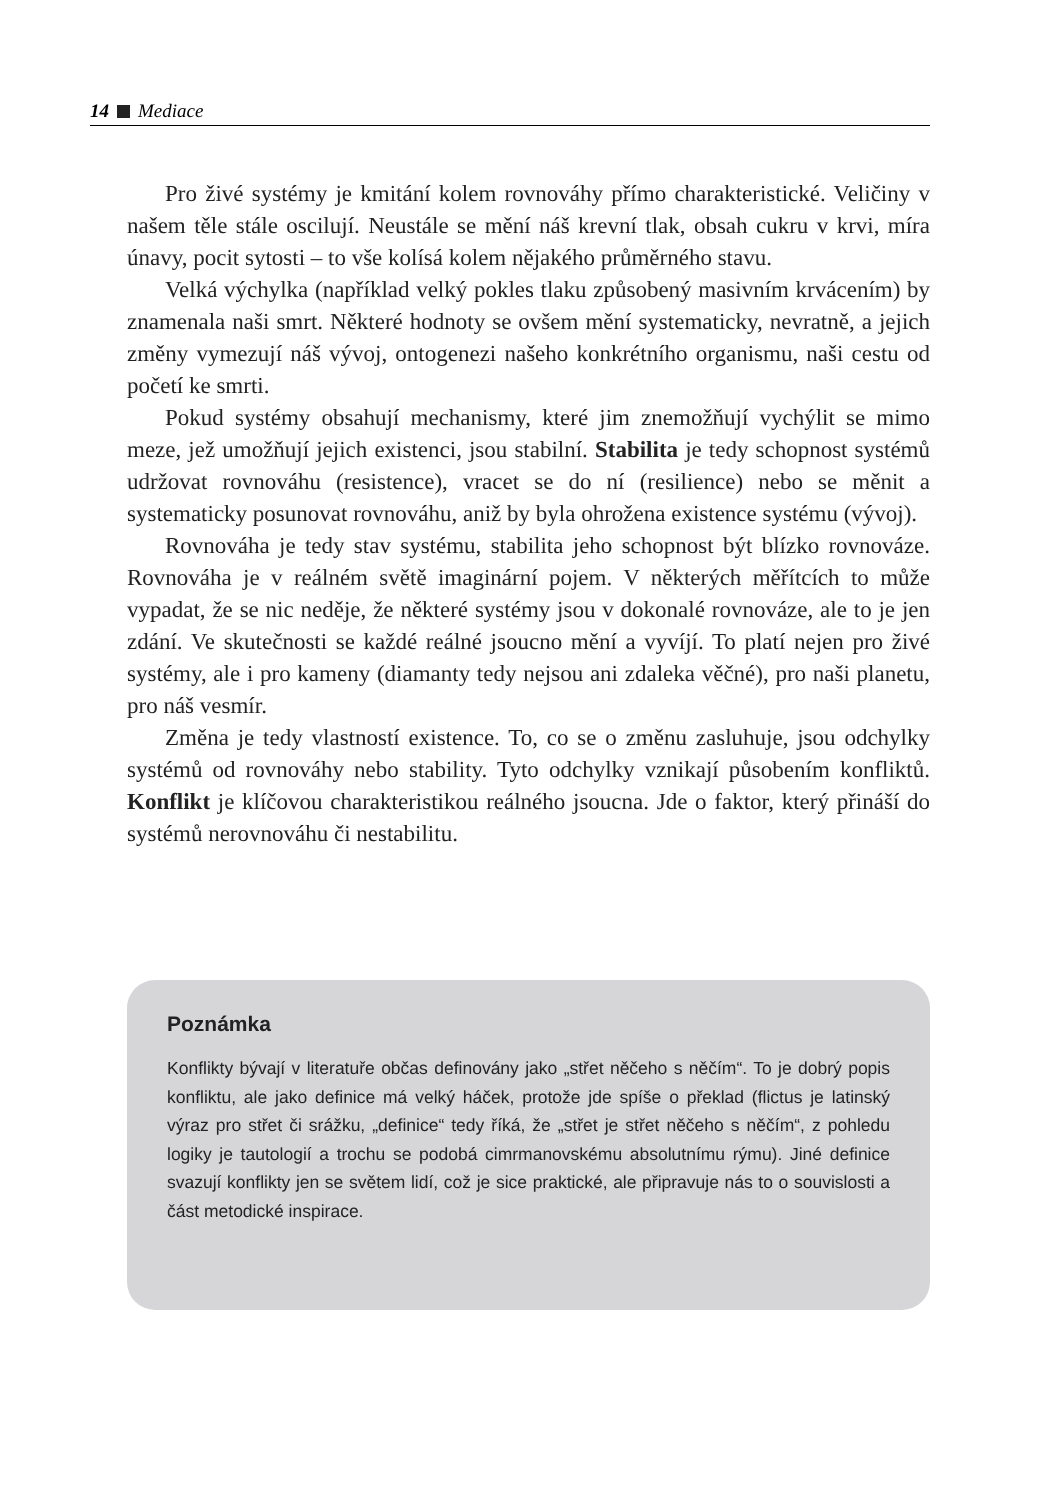14 Mediace
Pro živé systémy je kmitání kolem rovnováhy přímo charakteristické. Veličiny v našem těle stále oscilují. Neustále se mění náš krevní tlak, obsah cukru v krvi, míra únavy, pocit sytosti – to vše kolísá kolem nějakého průměrného stavu.
Velká výchylka (například velký pokles tlaku způsobený masivním krvácením) by znamenala naši smrt. Některé hodnoty se ovšem mění systematicky, nevratně, a jejich změny vymezují náš vývoj, ontogenezi našeho konkrétního organismu, naši cestu od početí ke smrti.
Pokud systémy obsahují mechanismy, které jim znemožňují vychýlit se mimo meze, jež umožňují jejich existenci, jsou stabilní. Stabilita je tedy schopnost systémů udržovat rovnováhu (resistence), vracet se do ní (resilience) nebo se měnit a systematicky posunovat rovnováhu, aniž by byla ohrožena existence systému (vývoj).
Rovnováha je tedy stav systému, stabilita jeho schopnost být blízko rovnováze. Rovnováha je v reálném světě imaginární pojem. V některých měřítcích to může vypadat, že se nic neděje, že některé systémy jsou v dokonalé rovnováze, ale to je jen zdání. Ve skutečnosti se každé reálné jsoucno mění a vyvíjí. To platí nejen pro živé systémy, ale i pro kameny (diamanty tedy nejsou ani zdaleka věčné), pro naši planetu, pro náš vesmír.
Změna je tedy vlastností existence. To, co se o změnu zasluhuje, jsou odchylky systémů od rovnováhy nebo stability. Tyto odchylky vznikají působením konfliktů. Konflikt je klíčovou charakteristikou reálného jsoucna. Jde o faktor, který přináší do systémů nerovnováhu či nestabilitu.
Poznámka
Konflikty bývají v literatuře občas definovány jako „střet něčeho s něčím“. To je dobrý popis konfliktu, ale jako definice má velký háček, protože jde spíše o překlad (flictus je latinský výraz pro střet či srážku, „definice“ tedy říká, že „střet je střet něčeho s něčím“, z pohledu logiky je tautologií a trochu se podobá cimrmanovskému absolutnímu rýmu). Jiné definice svazují konflikty jen se světem lidí, což je sice praktické, ale připravuje nás to o souvislosti a část metodické inspirace.